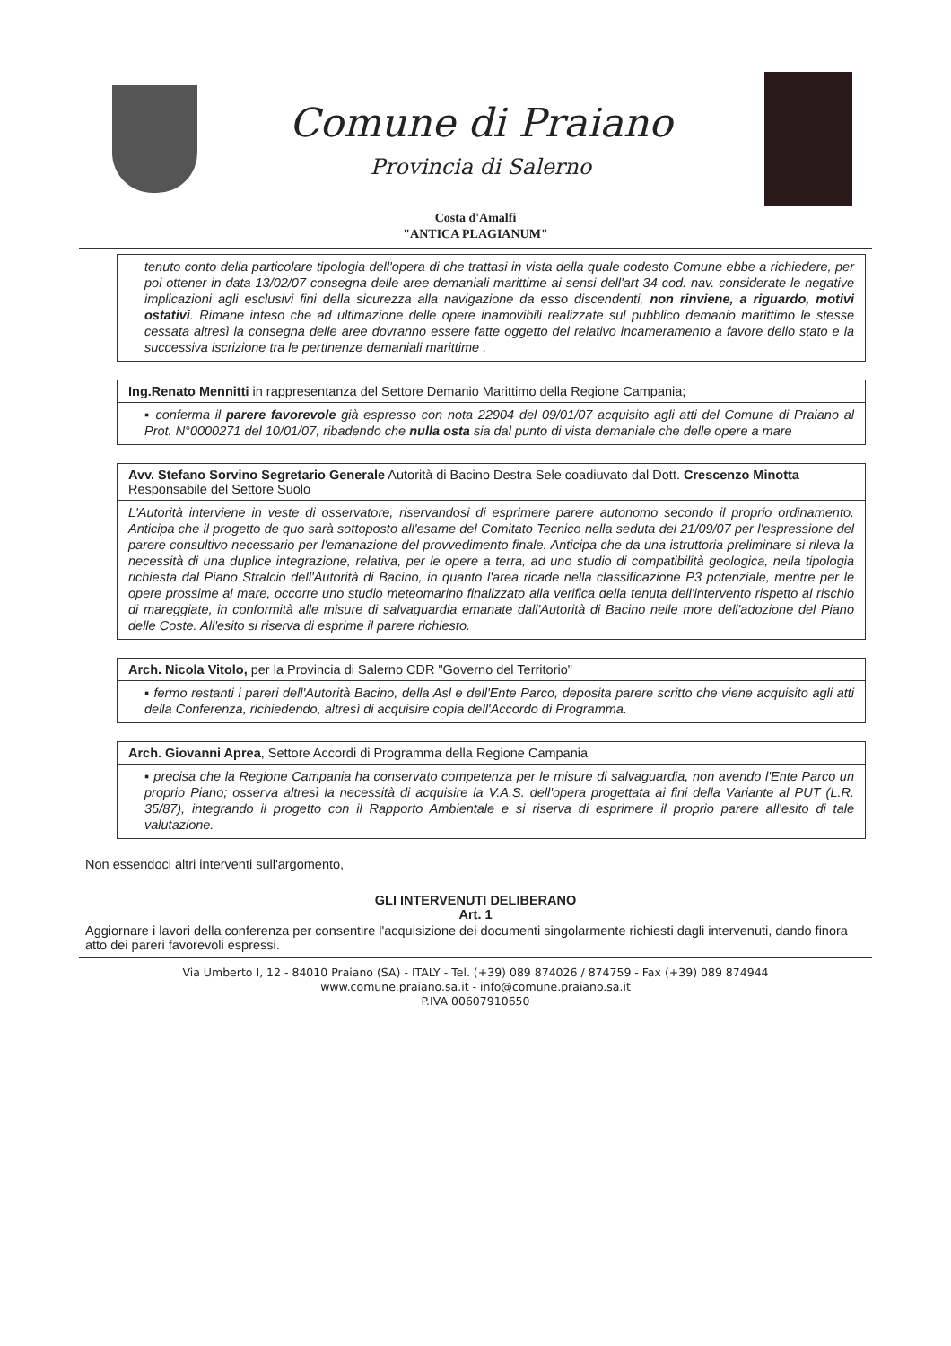Comune di Praiano
Provincia di Salerno
Costa d'Amalfi
"ANTICA PLAGIANUM"
tenuto conto della particolare tipologia dell'opera di che trattasi in vista della quale codesto Comune ebbe a richiedere, per poi ottener in data 13/02/07 consegna delle aree demaniali marittime ai sensi dell'art 34 cod. nav. considerate le negative implicazioni agli esclusivi fini della sicurezza alla navigazione da esso discendenti, non rinviene, a riguardo, motivi ostativi. Rimane inteso che ad ultimazione delle opere inamovibili realizzate sul pubblico demanio marittimo le stesse cessata altresì la consegna delle aree dovranno essere fatte oggetto del relativo incameramento a favore dello stato e la successiva iscrizione tra le pertinenze demaniali marittime .
Ing.Renato Mennitti in rappresentanza del Settore Demanio Marittimo della Regione Campania;
▪ conferma il parere favorevole già espresso con nota 22904 del 09/01/07 acquisito agli atti del Comune di Praiano al Prot. N°0000271 del 10/01/07, ribadendo che nulla osta sia dal punto di vista demaniale che delle opere a mare
Avv. Stefano Sorvino Segretario Generale Autorità di Bacino Destra Sele coadiuvato dal Dott. Crescenzo Minotta Responsabile del Settore Suolo
L'Autorità interviene in veste di osservatore, riservandosi di esprimere parere autonomo secondo il proprio ordinamento. Anticipa che il progetto de quo sarà sottoposto all'esame del Comitato Tecnico nella seduta del 21/09/07 per l'espressione del parere consultivo necessario per l'emanazione del provvedimento finale. Anticipa che da una istruttoria preliminare si rileva la necessità di una duplice integrazione, relativa, per le opere a terra, ad uno studio di compatibilità geologica, nella tipologia richiesta dal Piano Stralcio dell'Autorità di Bacino, in quanto l'area ricade nella classificazione P3 potenziale, mentre per le opere prossime al mare, occorre uno studio meteomarino finalizzato alla verifica della tenuta dell'intervento rispetto al rischio di mareggiate, in conformità alle misure di salvaguardia emanate dall'Autorità di Bacino nelle more dell'adozione del Piano delle Coste. All'esito si riserva di esprime il parere richiesto.
Arch. Nicola Vitolo, per la Provincia di Salerno CDR "Governo del Territorio"
▪ fermo restanti i pareri dell'Autorità Bacino, della Asl e dell'Ente Parco, deposita parere scritto che viene acquisito agli atti della Conferenza, richiedendo, altresì di acquisire copia dell'Accordo di Programma.
Arch. Giovanni Aprea, Settore Accordi di Programma della Regione Campania
▪ precisa che la Regione Campania ha conservato competenza per le misure di salvaguardia, non avendo l'Ente Parco un proprio Piano; osserva altresì la necessità di acquisire la V.A.S. dell'opera progettata ai fini della Variante al PUT (L.R. 35/87), integrando il progetto con il Rapporto Ambientale e si riserva di esprimere il proprio parere all'esito di tale valutazione.
Non essendoci altri interventi sull'argomento,
GLI INTERVENUTI DELIBERANO
Art. 1
Aggiornare i lavori della conferenza per consentire l'acquisizione dei documenti singolarmente richiesti dagli intervenuti, dando finora atto dei pareri favorevoli espressi.
Via Umberto I, 12 - 84010 Praiano (SA) - ITALY - Tel. (+39) 089 874026 / 874759 - Fax (+39) 089 874944
www.comune.praiano.sa.it - info@comune.praiano.sa.it
P.IVA 00607910650